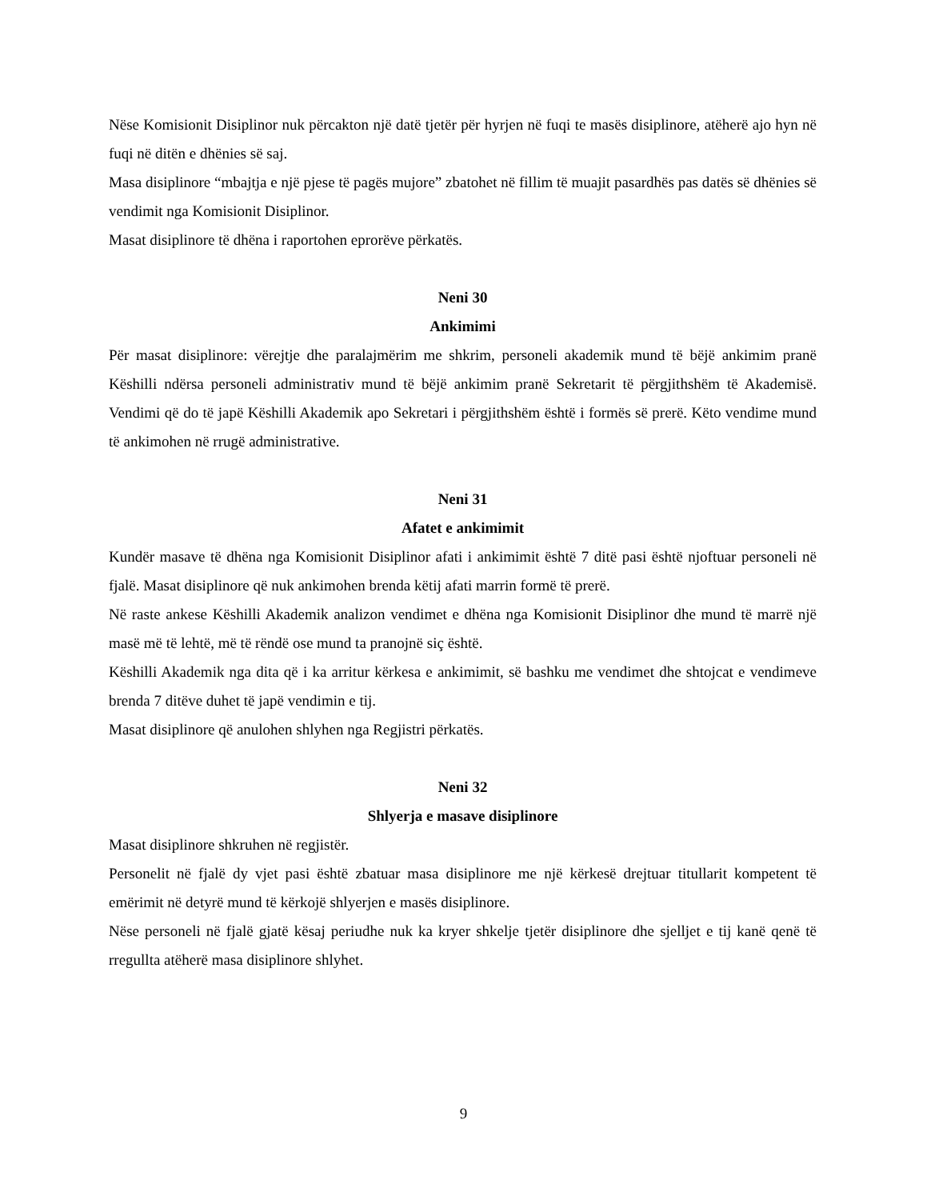Nëse Komisionit Disiplinor nuk përcakton një datë tjetër për hyrjen në fuqi te masës disiplinore, atëherë ajo hyn në fuqi në ditën e dhënies së saj.
Masa disiplinore “mbajtja e një pjese të pagës mujore” zbatohet në fillim të muajit pasardhës pas datës së dhënies së vendimit nga Komisionit Disiplinor.
Masat disiplinore të dhëna i raportohen eprorëve përkatës.
Neni 30
Ankimimi
Për masat disiplinore: vërejtje dhe paralajmërim me shkrim, personeli akademik mund të bëjë ankimim pranë Këshilli ndërsa personeli administrativ mund të bëjë ankimim pranë Sekretarit të përgjithshëm të Akademisë. Vendimi që do të japë Këshilli Akademik apo Sekretari i përgjithshëm është i formës së prerë. Këto vendime mund të ankimohen në rrugë administrative.
Neni 31
Afatet e ankimimit
Kundër masave të dhëna nga Komisionit Disiplinor afati i ankimimit është 7 ditë pasi është njoftuar personeli në fjalë. Masat disiplinore që nuk ankimohen brenda këtij afati marrin formë të prerë.
Në raste ankese Këshilli Akademik analizon vendimet e dhëna nga Komisionit Disiplinor dhe mund të marrë një masë më të lehtë, më të rëndë ose mund ta pranojnë siç është.
Këshilli Akademik nga dita që i ka arritur kërkesa e ankimimit, së bashku me vendimet dhe shtojcat e vendimeve brenda 7 ditëve duhet të japë vendimin e tij.
Masat disiplinore që anulohen shlyhen nga Regjistri përkatës.
Neni 32
Shlyerja e masave disiplinore
Masat disiplinore shkruhen në regjistër.
Personelit në fjalë dy vjet pasi është zbatuar masa disiplinore me një kërkesë drejtuar titullarit kompetent të emërimit në detyrë mund të kërkojë shlyerjen e masës disiplinore.
Nëse personeli në fjalë gjatë kësaj periudhe nuk ka kryer shkelje tjetër disiplinore dhe sjelljet e tij kanë qenë të rregullta atëherë masa disiplinore shlyhet.
9